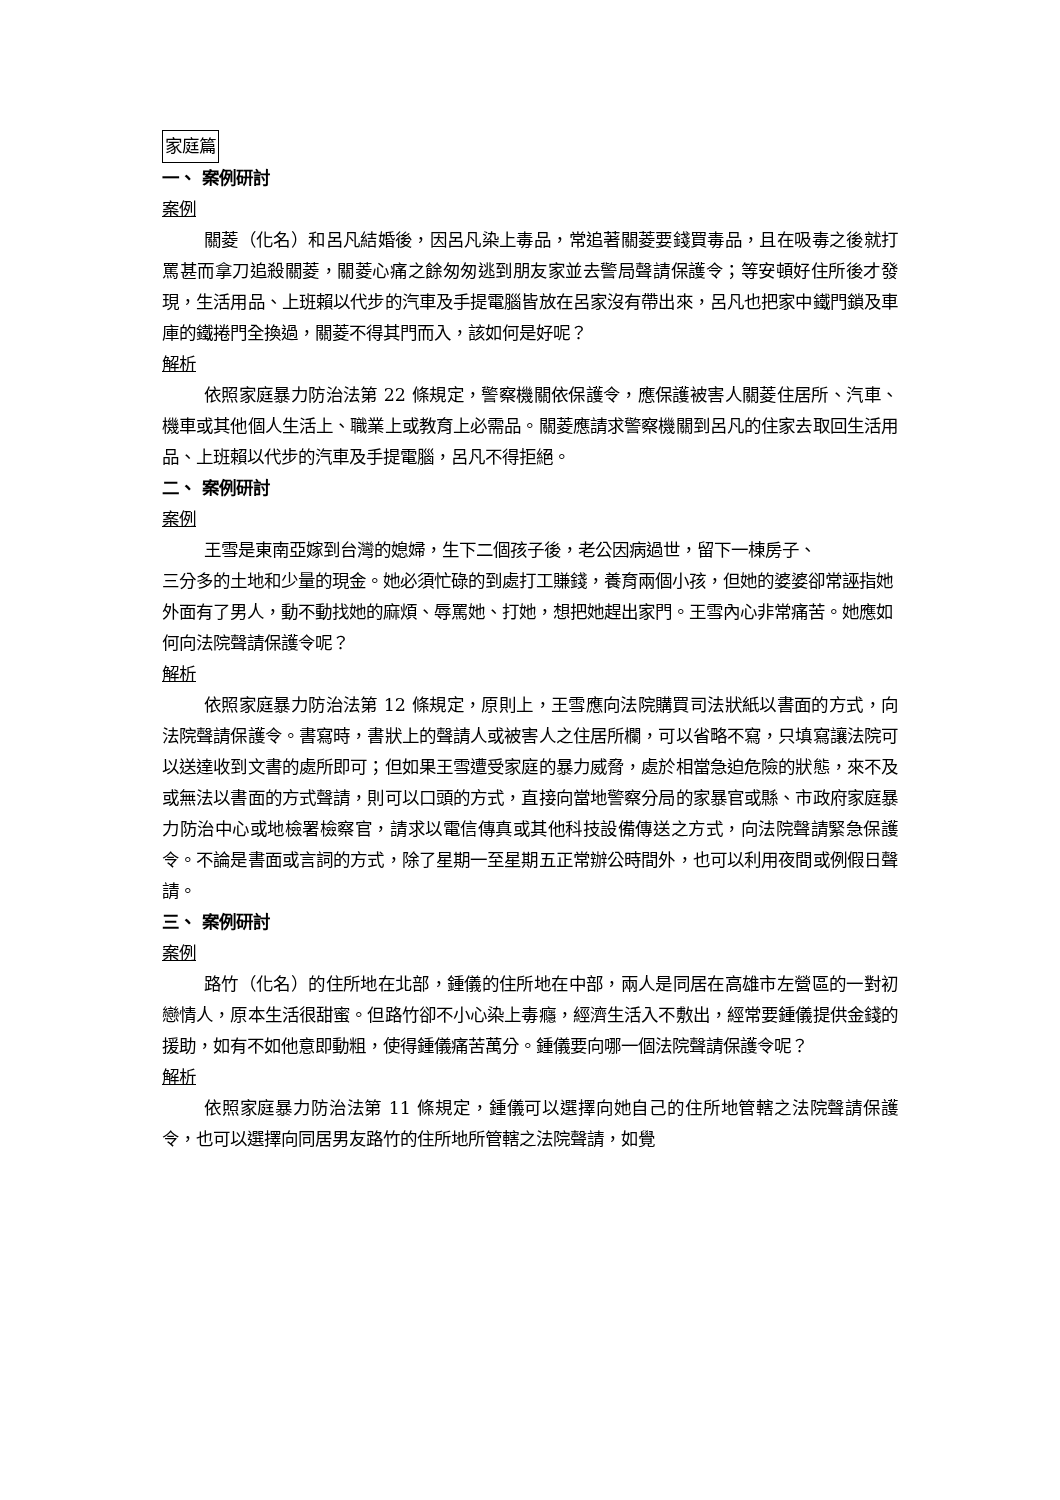家庭篇
一、 案例研討
案例
關菱（化名）和呂凡結婚後，因呂凡染上毒品，常追著關菱要錢買毒品，且在吸毒之後就打罵甚而拿刀追殺關菱，關菱心痛之餘匆匆逃到朋友家並去警局聲請保護令；等安頓好住所後才發現，生活用品、上班賴以代步的汽車及手提電腦皆放在呂家沒有帶出來，呂凡也把家中鐵門鎖及車庫的鐵捲門全換過，關菱不得其門而入，該如何是好呢？
解析
依照家庭暴力防治法第 22 條規定，警察機關依保護令，應保護被害人關菱住居所、汽車、機車或其他個人生活上、職業上或教育上必需品。關菱應請求警察機關到呂凡的住家去取回生活用品、上班賴以代步的汽車及手提電腦，呂凡不得拒絕。
二、 案例研討
案例
王雪是東南亞嫁到台灣的媳婦，生下二個孩子後，老公因病過世，留下一棟房子、
三分多的土地和少量的現金。她必須忙碌的到處打工賺錢，養育兩個小孩，但她的婆婆卻常誣指她外面有了男人，動不動找她的麻煩、辱罵她、打她，想把她趕出家門。王雪內心非常痛苦。她應如何向法院聲請保護令呢？
解析
依照家庭暴力防治法第 12 條規定，原則上，王雪應向法院購買司法狀紙以書面的方式，向法院聲請保護令。書寫時，書狀上的聲請人或被害人之住居所欄，可以省略不寫，只填寫讓法院可以送達收到文書的處所即可；但如果王雪遭受家庭的暴力威脅，處於相當急迫危險的狀態，來不及或無法以書面的方式聲請，則可以口頭的方式，直接向當地警察分局的家暴官或縣、市政府家庭暴力防治中心或地檢署檢察官，請求以電信傳真或其他科技設備傳送之方式，向法院聲請緊急保護令。不論是書面或言詞的方式，除了星期一至星期五正常辦公時間外，也可以利用夜間或例假日聲請。
三、 案例研討
案例
路竹（化名）的住所地在北部，鍾儀的住所地在中部，兩人是同居在高雄市左營區的一對初戀情人，原本生活很甜蜜。但路竹卻不小心染上毒癮，經濟生活入不敷出，經常要鍾儀提供金錢的援助，如有不如他意即動粗，使得鍾儀痛苦萬分。鍾儀要向哪一個法院聲請保護令呢？
解析
依照家庭暴力防治法第 11 條規定，鍾儀可以選擇向她自己的住所地管轄之法院聲請保護令，也可以選擇向同居男友路竹的住所地所管轄之法院聲請，如覺